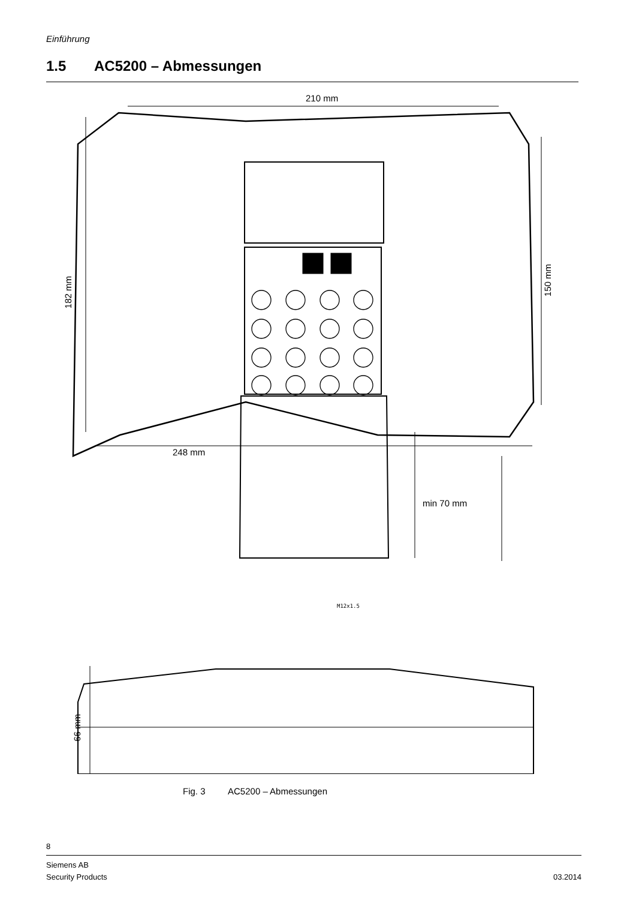Einführung
1.5 AC5200 – Abmessungen
210 mm
248 mm
min 70 mm
182 mm
150 mm
66 mm
M12x1.5
Fig. 3 AC5200 – Abmessungen
8
Siemens AB
Security Products
03.2014